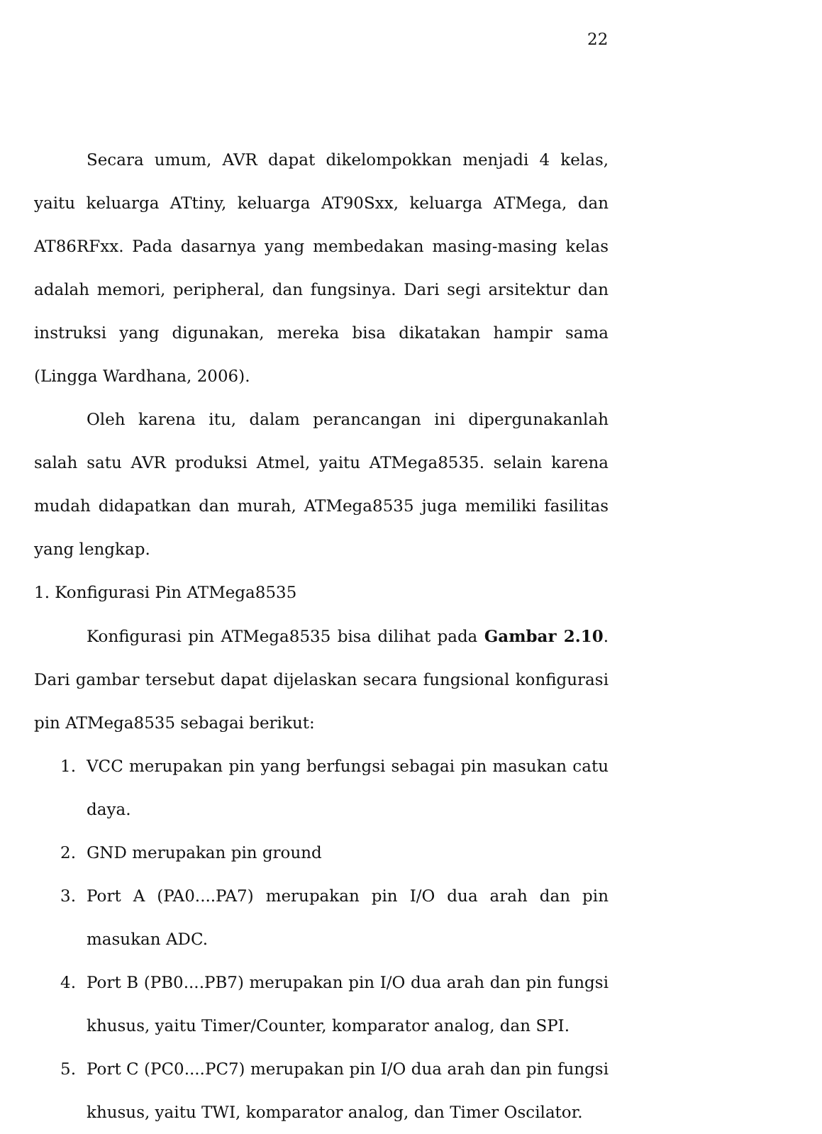22
Secara umum, AVR dapat dikelompokkan menjadi 4 kelas, yaitu keluarga ATtiny, keluarga AT90Sxx, keluarga ATMega, dan AT86RFxx. Pada dasarnya yang membedakan masing-masing kelas adalah memori, peripheral, dan fungsinya. Dari segi arsitektur dan instruksi yang digunakan, mereka bisa dikatakan hampir sama (Lingga Wardhana, 2006).
Oleh karena itu, dalam perancangan ini dipergunakanlah salah satu AVR produksi Atmel, yaitu ATMega8535. selain karena mudah didapatkan dan murah, ATMega8535 juga memiliki fasilitas yang lengkap.
1. Konfigurasi Pin ATMega8535
Konfigurasi pin ATMega8535 bisa dilihat pada Gambar 2.10. Dari gambar tersebut dapat dijelaskan secara fungsional konfigurasi pin ATMega8535 sebagai berikut:
1. VCC merupakan pin yang berfungsi sebagai pin masukan catu daya.
2. GND merupakan pin ground
3. Port A (PA0....PA7) merupakan pin I/O dua arah dan pin masukan ADC.
4. Port B (PB0....PB7) merupakan pin I/O dua arah dan pin fungsi khusus, yaitu Timer/Counter, komparator analog, dan SPI.
5. Port C (PC0....PC7) merupakan pin I/O dua arah dan pin fungsi khusus, yaitu TWI, komparator analog, dan Timer Oscilator.